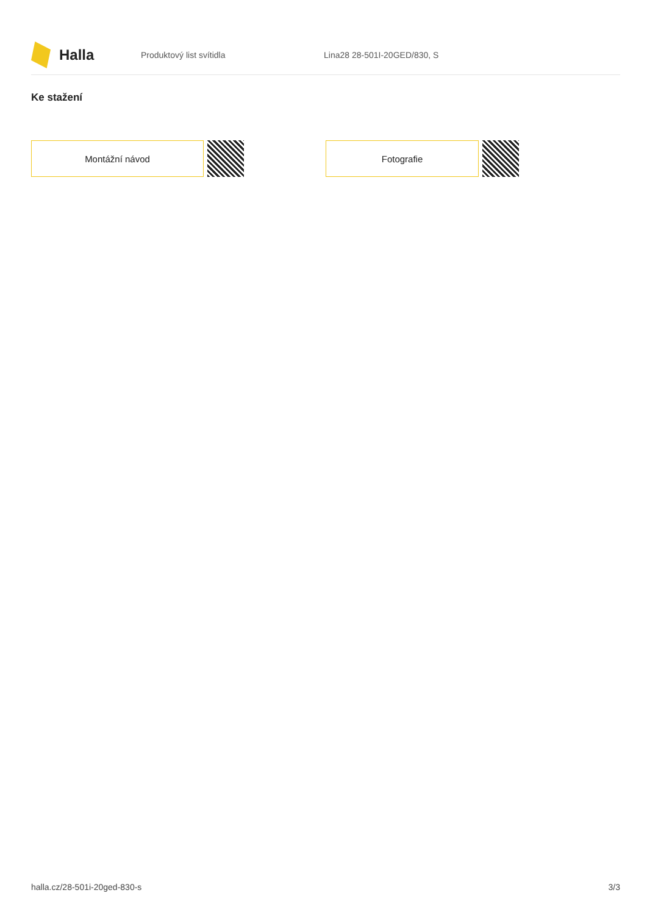Halla
Produktový list svítidla Lina28 28-501I-20GED/830, S
Ke stažení
Montážní návod Fotografie
halla.cz/28-501i-20ged-830-s 3/3